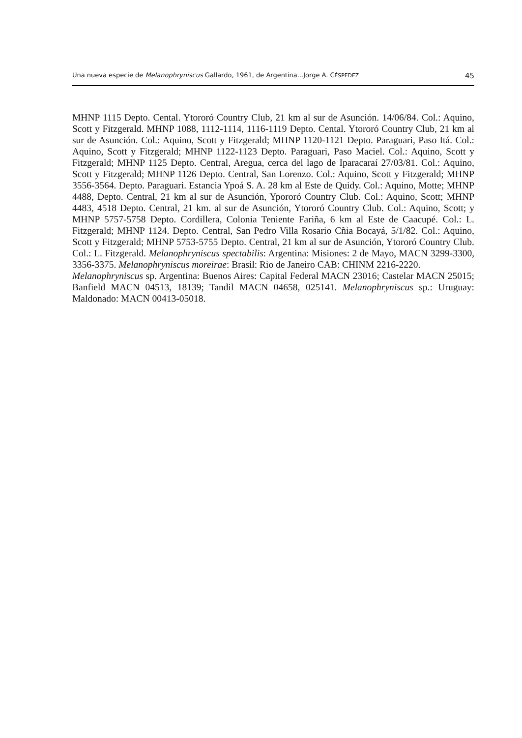Una nueva especie de Melanophryniscus Gallardo, 1961, de Argentina...Jorge A. CÉSPEDEZ 45
MHNP 1115 Depto. Cental. Ytororó Country Club, 21 km al sur de Asunción. 14/06/84. Col.: Aquino, Scott y Fitzgerald. MHNP 1088, 1112-1114, 1116-1119 Depto. Cental. Ytororó Country Club, 21 km al sur de Asunción. Col.: Aquino, Scott y Fitzgerald; MHNP 1120-1121 Depto. Paraguari, Paso Itá. Col.: Aquino, Scott y Fitzgerald; MHNP 1122-1123 Depto. Paraguari, Paso Maciel. Col.: Aquino, Scott y Fitzgerald; MHNP 1125 Depto. Central, Aregua, cerca del lago de Iparacaraí 27/03/81. Col.: Aquino, Scott y Fitzgerald; MHNP 1126 Depto. Central, San Lorenzo. Col.: Aquino, Scott y Fitzgerald; MHNP 3556-3564. Depto. Paraguari. Estancia Ypoá S. A. 28 km al Este de Quidy. Col.: Aquino, Motte; MHNP 4488, Depto. Central, 21 km al sur de Asunción, Ypororó Country Club. Col.: Aquino, Scott; MHNP 4483, 4518 Depto. Central, 21 km. al sur de Asunción, Ytororó Country Club. Col.: Aquino, Scott; y MHNP 5757-5758 Depto. Cordillera, Colonia Teniente Fariña, 6 km al Este de Caacupé. Col.: L. Fitzgerald; MHNP 1124. Depto. Central, San Pedro Villa Rosario Cñia Bocayá, 5/1/82. Col.: Aquino, Scott y Fitzgerald; MHNP 5753-5755 Depto. Central, 21 km al sur de Asunción, Ytororó Country Club. Col.: L. Fitzgerald. Melanophryniscus spectabilis: Argentina: Misiones: 2 de Mayo, MACN 3299-3300, 3356-3375. Melanophryniscus moreirae: Brasil: Rio de Janeiro CAB: CHINM 2216-2220.
Melanophryniscus sp. Argentina: Buenos Aires: Capital Federal MACN 23016; Castelar MACN 25015; Banfield MACN 04513, 18139; Tandil MACN 04658, 025141. Melanophryniscus sp.: Uruguay: Maldonado: MACN 00413-05018.